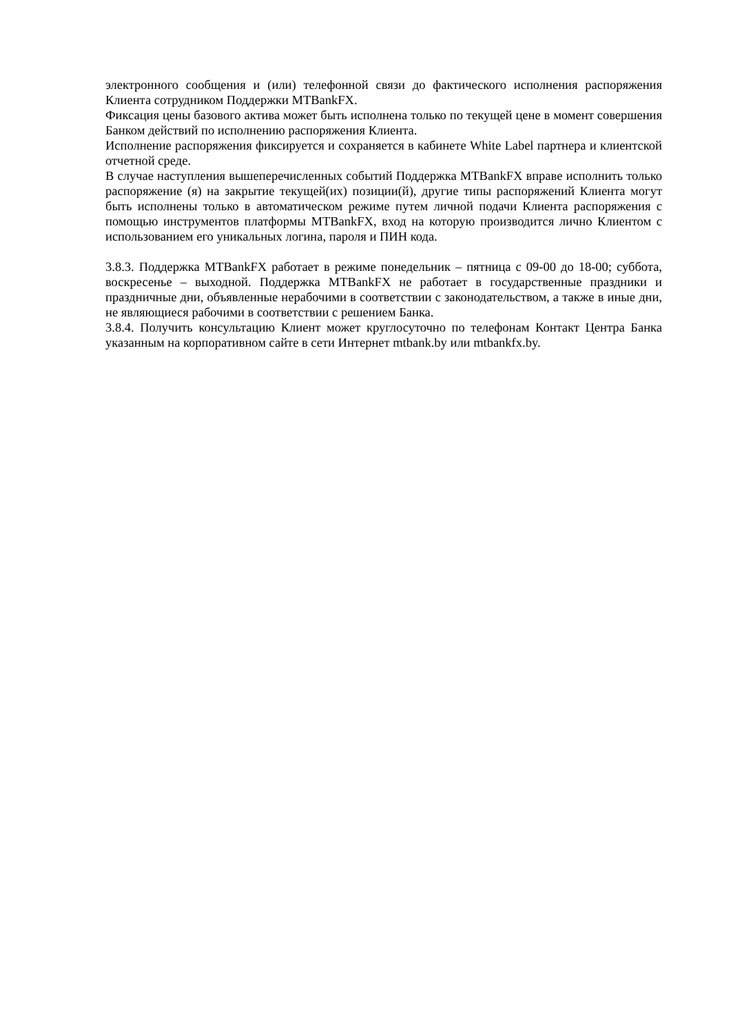электронного сообщения и (или) телефонной связи до фактического исполнения распоряжения Клиента сотрудником Поддержки MTBankFX.
Фиксация цены базового актива может быть исполнена только по текущей цене в момент совершения Банком действий по исполнению распоряжения Клиента.
Исполнение распоряжения фиксируется и сохраняется в кабинете White Label партнера и клиентской отчетной среде.
В случае наступления вышеперечисленных событий Поддержка MTBankFX вправе исполнить только распоряжение (я) на закрытие текущей(их) позиции(й), другие типы распоряжений Клиента могут быть исполнены только в автоматическом режиме путем личной подачи Клиента распоряжения с помощью инструментов платформы MTBankFX, вход на которую производится лично Клиентом с использованием его уникальных логина, пароля и ПИН кода.
3.8.3. Поддержка MTBankFX работает в режиме понедельник – пятница с 09-00 до 18-00; суббота, воскресенье – выходной. Поддержка MTBankFX не работает в государственные праздники и праздничные дни, объявленные нерабочими в соответствии с законодательством, а также в иные дни, не являющиеся рабочими в соответствии с решением Банка.
3.8.4. Получить консультацию Клиент может круглосуточно по телефонам Контакт Центра Банка указанным на корпоративном сайте в сети Интернет mtbank.by или mtbankfx.by.